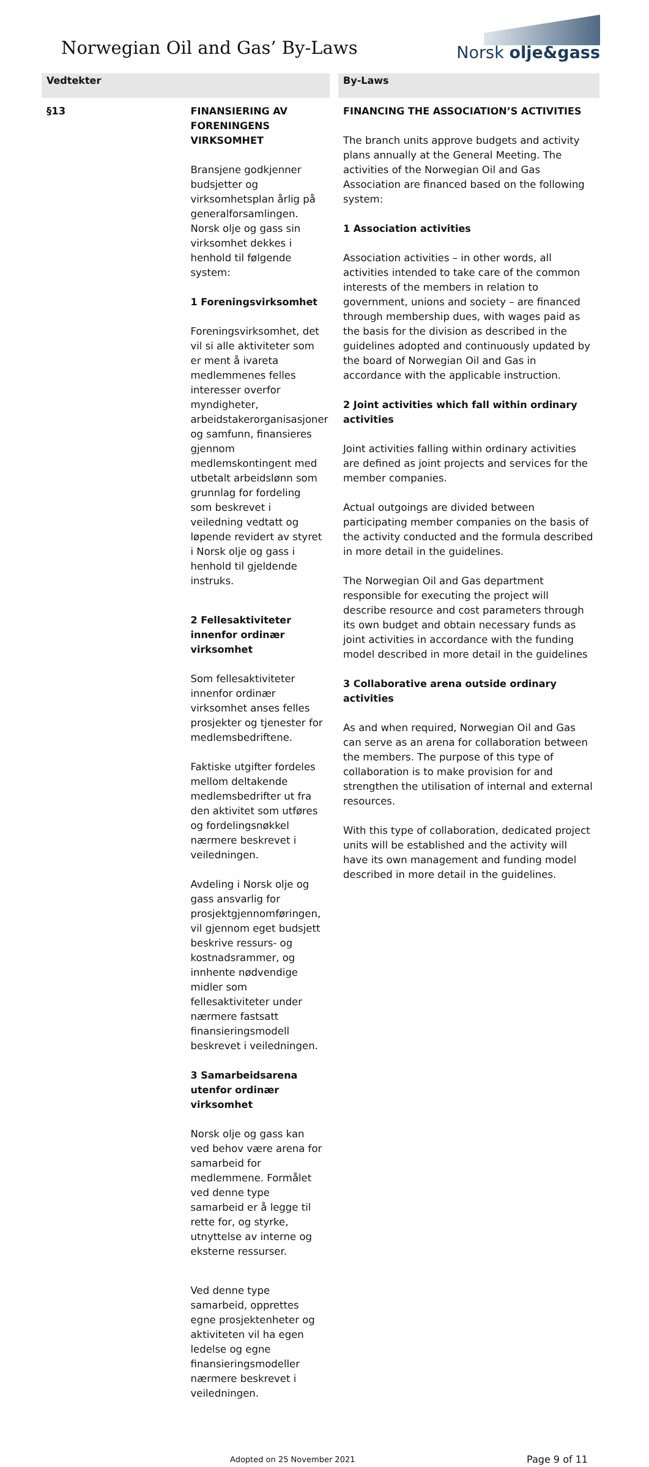Norwegian Oil and Gas’ By-Laws
Norsk olje&gass
| Vedtekter | | By-Laws |
| --- | --- | --- |
| §13 | FINANSIERING AV FORENINGENS VIRKSOMHET Bransjene godkjenner budsjetter og virksomhetsplan årlig på generalforsamlingen. Norsk olje og gass sin virksomhet dekkes i henhold til følgende system: 1 Foreningsvirksomhet Foreningsvirksomhet, det vil si alle aktiviteter som er ment å ivareta medlemmenes felles interesser overfor myndigheter, arbeidstakerorganisasjoner og samfunn, finansieres gjennom medlemskontingent med utbetalt arbeidslønn som grunnlag for fordeling som beskrevet i veiledning vedtatt og løpende revidert av styret i Norsk olje og gass i henhold til gjeldende instruks. 2 Fellesaktiviteter innenfor ordinær virksomhet Som fellesaktiviteter innenfor ordinær virksomhet anses felles prosjekter og tjenester for medlemsbedriftene. Faktiske utgifter fordeles mellom deltakende medlemsbedrifter ut fra den aktivitet som utføres og fordelingsnøkkel nærmere beskrevet i veiledningen. Avdeling i Norsk olje og gass ansvarlig for prosjektgjennomføringen, vil gjennom eget budsjett beskrive ressurs- og kostnadsrammer, og innhente nødvendige midler som fellesaktiviteter under nærmere fastsatt finansieringsmodell beskrevet i veiledningen. 3 Samarbeidsarena utenfor ordinær virksomhet Norsk olje og gass kan ved behov være arena for samarbeid for medlemmene. Formålet ved denne type samarbeid er å legge til rette for, og styrke, utnyttelse av interne og eksterne ressurser. Ved denne type samarbeid, opprettes egne prosjektenheter og aktiviteten vil ha egen ledelse og egne finansieringsmodeller nærmere beskrevet i veiledningen. | FINANCING THE ASSOCIATION’S ACTIVITIES The branch units approve budgets and activity plans annually at the General Meeting. The activities of the Norwegian Oil and Gas Association are financed based on the following system: 1 Association activities Association activities – in other words, all activities intended to take care of the common interests of the members in relation to government, unions and society – are financed through membership dues, with wages paid as the basis for the division as described in the guidelines adopted and continuously updated by the board of Norwegian Oil and Gas in accordance with the applicable instruction. 2 Joint activities which fall within ordinary activities Joint activities falling within ordinary activities are defined as joint projects and services for the member companies. Actual outgoings are divided between participating member companies on the basis of the activity conducted and the formula described in more detail in the guidelines. The Norwegian Oil and Gas department responsible for executing the project will describe resource and cost parameters through its own budget and obtain necessary funds as joint activities in accordance with the funding model described in more detail in the guidelines 3 Collaborative arena outside ordinary activities As and when required, Norwegian Oil and Gas can serve as an arena for collaboration between the members. The purpose of this type of collaboration is to make provision for and strengthen the utilisation of internal and external resources. With this type of collaboration, dedicated project units will be established and the activity will have its own management and funding model described in more detail in the guidelines. |
Adopted on 25 November 2021 Page 9 of 11